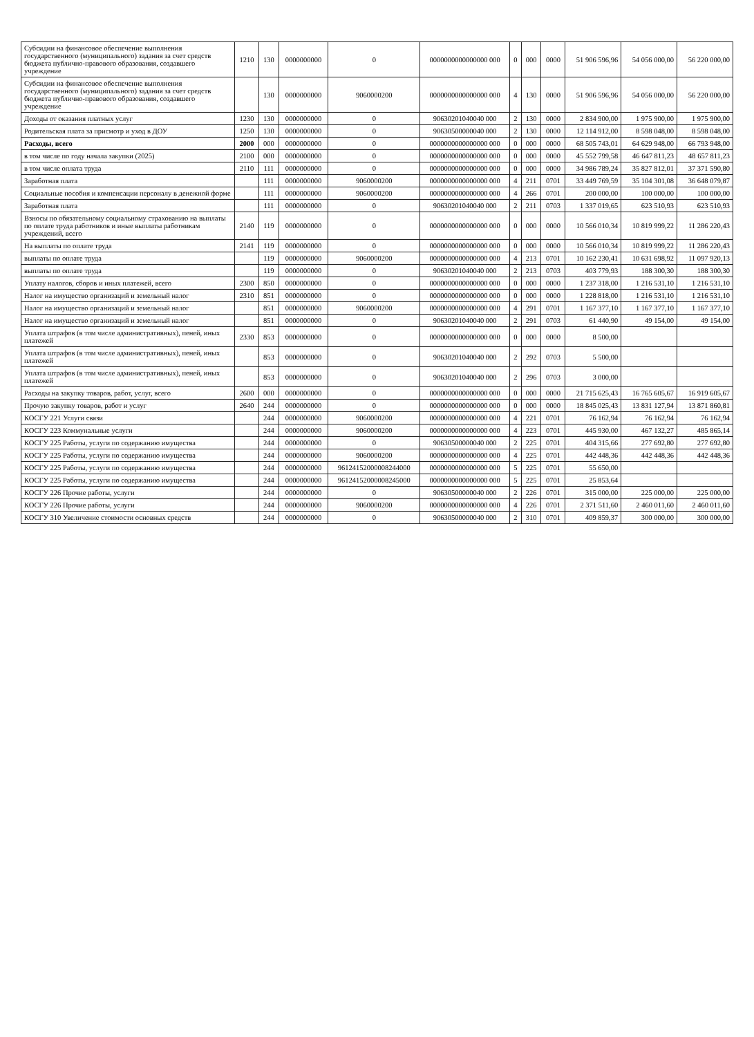| Субсидии на финансовое обеспечение выполнения государственного (муниципального) задания за счет средств бюджета публично-правового образования, создавшего учреждение | 1210 | 130 | 0000000000 | 0 | 0000000000000000 000 | 0 | 000 | 0000 | 51 906 596,96 | 54 056 000,00 | 56 220 000,00 |
| Субсидии на финансовое обеспечение выполнения государственного (муниципального) задания за счет средств бюджета публично-правового образования, создавшего учреждение | | 130 | 0000000000 | 9060000200 | 0000000000000000 000 | 4 | 130 | 0000 | 51 906 596,96 | 54 056 000,00 | 56 220 000,00 |
| Доходы от оказания платных услуг | 1230 | 130 | 0000000000 | 0 | 90630201040040 000 | 2 | 130 | 0000 | 2 834 900,00 | 1 975 900,00 | 1 975 900,00 |
| Родительская плата за присмотр и уход в ДОУ | 1250 | 130 | 0000000000 | 0 | 90630500000040 000 | 2 | 130 | 0000 | 12 114 912,00 | 8 598 048,00 | 8 598 048,00 |
| Расходы, всего | 2000 | 000 | 0000000000 | 0 | 0000000000000000 000 | 0 | 000 | 0000 | 68 505 743,01 | 64 629 948,00 | 66 793 948,00 |
| в том числе по году начала закупки (2025) | 2100 | 000 | 0000000000 | 0 | 0000000000000000 000 | 0 | 000 | 0000 | 45 552 799,58 | 46 647 811,23 | 48 657 811,23 |
| в том числе оплата труда | 2110 | 111 | 0000000000 | 0 | 0000000000000000 000 | 0 | 000 | 0000 | 34 986 789,24 | 35 827 812,01 | 37 371 590,80 |
| Заработная плата | | 111 | 0000000000 | 9060000200 | 0000000000000000 000 | 4 | 211 | 0701 | 33 449 769,59 | 35 104 301,08 | 36 648 079,87 |
| Социальные пособия и компенсации персоналу в денежной форме | | 111 | 0000000000 | 9060000200 | 0000000000000000 000 | 4 | 266 | 0701 | 200 000,00 | 100 000,00 | 100 000,00 |
| Заработная плата | | 111 | 0000000000 | 0 | 90630201040040 000 | 2 | 211 | 0703 | 1 337 019,65 | 623 510,93 | 623 510,93 |
| Взносы по обязательному социальному страхованию на выплаты по оплате труда работников и иные выплаты работникам учреждений, всего | 2140 | 119 | 0000000000 | 0 | 0000000000000000 000 | 0 | 000 | 0000 | 10 566 010,34 | 10 819 999,22 | 11 286 220,43 |
| На выплаты по оплате труда | 2141 | 119 | 0000000000 | 0 | 0000000000000000 000 | 0 | 000 | 0000 | 10 566 010,34 | 10 819 999,22 | 11 286 220,43 |
| выплаты по оплате труда | | 119 | 0000000000 | 9060000200 | 0000000000000000 000 | 4 | 213 | 0701 | 10 162 230,41 | 10 631 698,92 | 11 097 920,13 |
| выплаты по оплате труда | | 119 | 0000000000 | 0 | 90630201040040 000 | 2 | 213 | 0703 | 403 779,93 | 188 300,30 | 188 300,30 |
| Уплату налогов, сборов и иных платежей, всего | 2300 | 850 | 0000000000 | 0 | 0000000000000000 000 | 0 | 000 | 0000 | 1 237 318,00 | 1 216 531,10 | 1 216 531,10 |
| Налог на имущество организаций и земельный налог | 2310 | 851 | 0000000000 | 0 | 0000000000000000 000 | 0 | 000 | 0000 | 1 228 818,00 | 1 216 531,10 | 1 216 531,10 |
| Налог на имущество организаций и земельный налог | | 851 | 0000000000 | 9060000200 | 0000000000000000 000 | 4 | 291 | 0701 | 1 167 377,10 | 1 167 377,10 | 1 167 377,10 |
| Налог на имущество организаций и земельный налог | | 851 | 0000000000 | 0 | 90630201040040 000 | 2 | 291 | 0703 | 61 440,90 | 49 154,00 | 49 154,00 |
| Уплата штрафов (в том числе административных), пеней, иных платежей | 2330 | 853 | 0000000000 | 0 | 0000000000000000 000 | 0 | 000 | 0000 | 8 500,00 | | |
| Уплата штрафов (в том числе административных), пеней, иных платежей | | 853 | 0000000000 | 0 | 90630201040040 000 | 2 | 292 | 0703 | 5 500,00 | | |
| Уплата штрафов (в том числе административных), пеней, иных платежей | | 853 | 0000000000 | 0 | 90630201040040 000 | 2 | 296 | 0703 | 3 000,00 | | |
| Расходы на закупку товаров, работ, услуг, всего | 2600 | 000 | 0000000000 | 0 | 0000000000000000 000 | 0 | 000 | 0000 | 21 715 625,43 | 16 765 605,67 | 16 919 605,67 |
| Прочую закупку товаров, работ и услуг | 2640 | 244 | 0000000000 | 0 | 0000000000000000 000 | 0 | 000 | 0000 | 18 845 025,43 | 13 831 127,94 | 13 871 860,81 |
| КОСГУ 221 Услуги связи | | 244 | 0000000000 | 9060000200 | 0000000000000000 000 | 4 | 221 | 0701 | 76 162,94 | 76 162,94 | 76 162,94 |
| КОСГУ 223 Коммунальные услуги | | 244 | 0000000000 | 9060000200 | 0000000000000000 000 | 4 | 223 | 0701 | 445 930,00 | 467 132,27 | 485 865,14 |
| КОСГУ 225 Работы, услуги по содержанию имущества | | 244 | 0000000000 | 0 | 90630500000040 000 | 2 | 225 | 0701 | 404 315,66 | 277 692,80 | 277 692,80 |
| КОСГУ 225 Работы, услуги по содержанию имущества | | 244 | 0000000000 | 9060000200 | 0000000000000000 000 | 4 | 225 | 0701 | 442 448,36 | 442 448,36 | 442 448,36 |
| КОСГУ 225 Работы, услуги по содержанию имущества | | 244 | 0000000000 | 96124152000008244000 | 0000000000000000 000 | 5 | 225 | 0701 | 55 650,00 | | |
| КОСГУ 225 Работы, услуги по содержанию имущества | | 244 | 0000000000 | 96124152000008245000 | 0000000000000000 000 | 5 | 225 | 0701 | 25 853,64 | | |
| КОСГУ 226 Прочие работы, услуги | | 244 | 0000000000 | 0 | 90630500000040 000 | 2 | 226 | 0701 | 315 000,00 | 225 000,00 | 225 000,00 |
| КОСГУ 226 Прочие работы, услуги | | 244 | 0000000000 | 9060000200 | 0000000000000000 000 | 4 | 226 | 0701 | 2 371 511,60 | 2 460 011,60 | 2 460 011,60 |
| КОСГУ 310 Увеличение стоимости основных средств | | 244 | 0000000000 | 0 | 90630500000040 000 | 2 | 310 | 0701 | 409 859,37 | 300 000,00 | 300 000,00 |